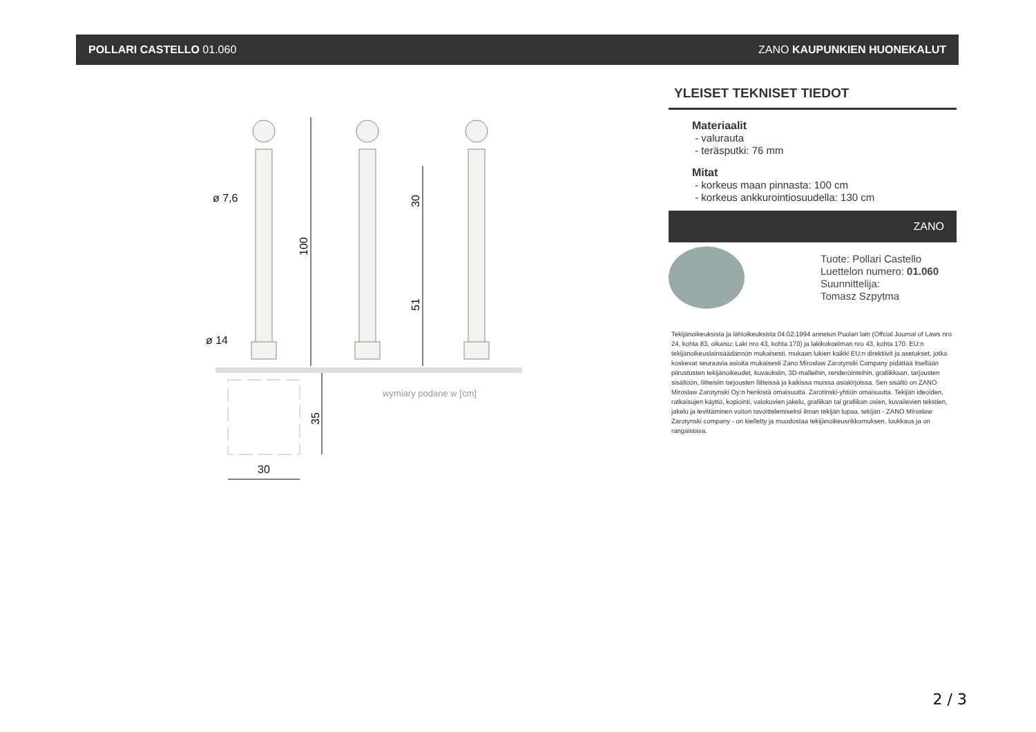POLLARI CASTELLO 01.060 ZANO KAUPUNKIEN HUONEKALUT
ø 7,6
ø 14
30
100
30
51
35
wymiary podane w [cm]
YLEISET TEKNISET TIEDOT
Materiaalit
- valurauta
- teräsputki: 76 mm
Mitat
- korkeus maan pinnasta: 100 cm
- korkeus ankkurointiosuudella: 130 cm
ZANO
Tuote: Pollari Castello
Luettelon numero: 01.060
Suunnittelija:
Tomasz Szpytma
Tekijänoikeuksista ja lähioikeuksista 04.02.1994 annetun Puolan lain (Offcial Journal of Laws nro 24, kohta 83, oikaisu: Laki nro 43, kohta 170) ja lakikokoelman nro 43, kohta 170. EU:n tekijänoikeuslainsäädännön mukaisesti, mukaan lukien kaikki EU:n direktiivit ja asetukset, jotka koskevat seuraavia asioita mukaisesti Zano Mirosław Zarotynski Company pidättää itsellään piirustusten tekijänoikeudet, kuvauksiin, 3D-malleihin, renderöinteihin, grafiikkaan, tarjousten sisältöön, liitteisiin tarjousten liitteissä ja kaikissa muissa asiakirjoissa. Sen sisältö on ZANO Miroslaw Zarotynski Oy:n henkistä omaisuutta. Zarotinski-yhtiön omaisuutta. Tekijän ideoiden, ratkaisujen käyttö, kopiointi, valokuvien jakelu, grafiikan tai grafiikan osien, kuvailevien tekstien, jakelu ja levittäminen voiton tavoittelemiseksi ilman tekijän lupaa. tekijän - ZANO Mirosław Zarotynski company - on kielletty ja muodostaa tekijänoikeusrikkomuksen. loukkaus ja on rangaistava.
2 / 3